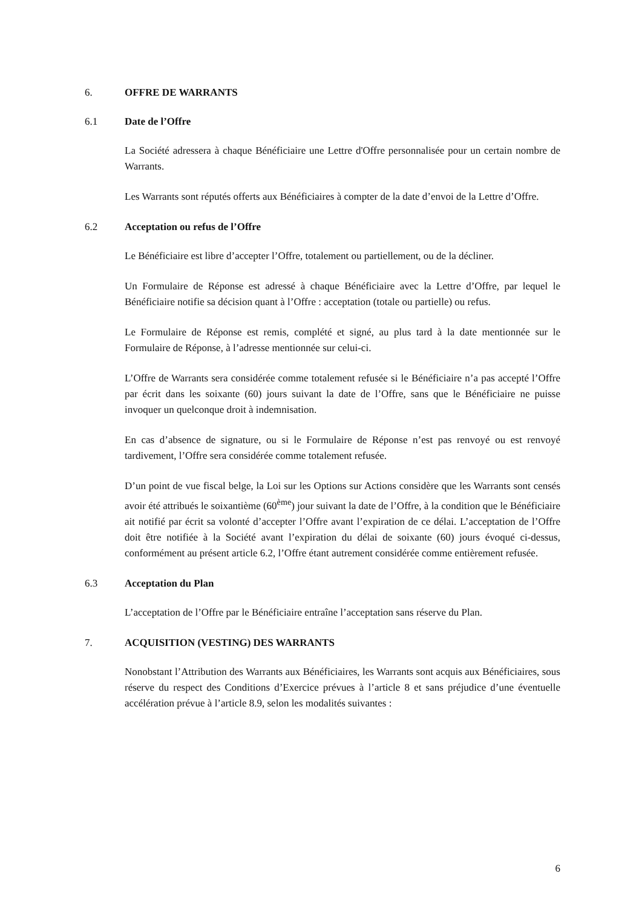6. OFFRE DE WARRANTS
6.1 Date de l’Offre
La Société adressera à chaque Bénéficiaire une Lettre d'Offre personnalisée pour un certain nombre de Warrants.
Les Warrants sont réputés offerts aux Bénéficiaires à compter de la date d’envoi de la Lettre d’Offre.
6.2 Acceptation ou refus de l’Offre
Le Bénéficiaire est libre d’accepter l’Offre, totalement ou partiellement, ou de la décliner.
Un Formulaire de Réponse est adressé à chaque Bénéficiaire avec la Lettre d’Offre, par lequel le Bénéficiaire notifie sa décision quant à l’Offre : acceptation (totale ou partielle) ou refus.
Le Formulaire de Réponse est remis, complété et signé, au plus tard à la date mentionnée sur le Formulaire de Réponse, à l’adresse mentionnée sur celui-ci.
L’Offre de Warrants sera considérée comme totalement refusée si le Bénéficiaire n’a pas accepté l’Offre par écrit dans les soixante (60) jours suivant la date de l’Offre, sans que le Bénéficiaire ne puisse invoquer un quelconque droit à indemnisation.
En cas d’absence de signature, ou si le Formulaire de Réponse n’est pas renvoyé ou est renvoyé tardivement, l’Offre sera considérée comme totalement refusée.
D’un point de vue fiscal belge, la Loi sur les Options sur Actions considère que les Warrants sont censés avoir été attribués le soixantième (60<sup>ème</sup>) jour suivant la date de l’Offre, à la condition que le Bénéficiaire ait notifié par écrit sa volonté d’accepter l’Offre avant l’expiration de ce délai. L’acceptation de l’Offre doit être notifiée à la Société avant l’expiration du délai de soixante (60) jours évoqué ci-dessus, conformément au présent article 6.2, l’Offre étant autrement considérée comme entièrement refusée.
6.3 Acceptation du Plan
L’acceptation de l’Offre par le Bénéficiaire entraîne l’acceptation sans réserve du Plan.
7. ACQUISITION (VESTING) DES WARRANTS
Nonobstant l’Attribution des Warrants aux Bénéficiaires, les Warrants sont acquis aux Bénéficiaires, sous réserve du respect des Conditions d’Exercice prévues à l’article 8 et sans préjudice d’une éventuelle accélération prévue à l’article 8.9, selon les modalités suivantes :
6